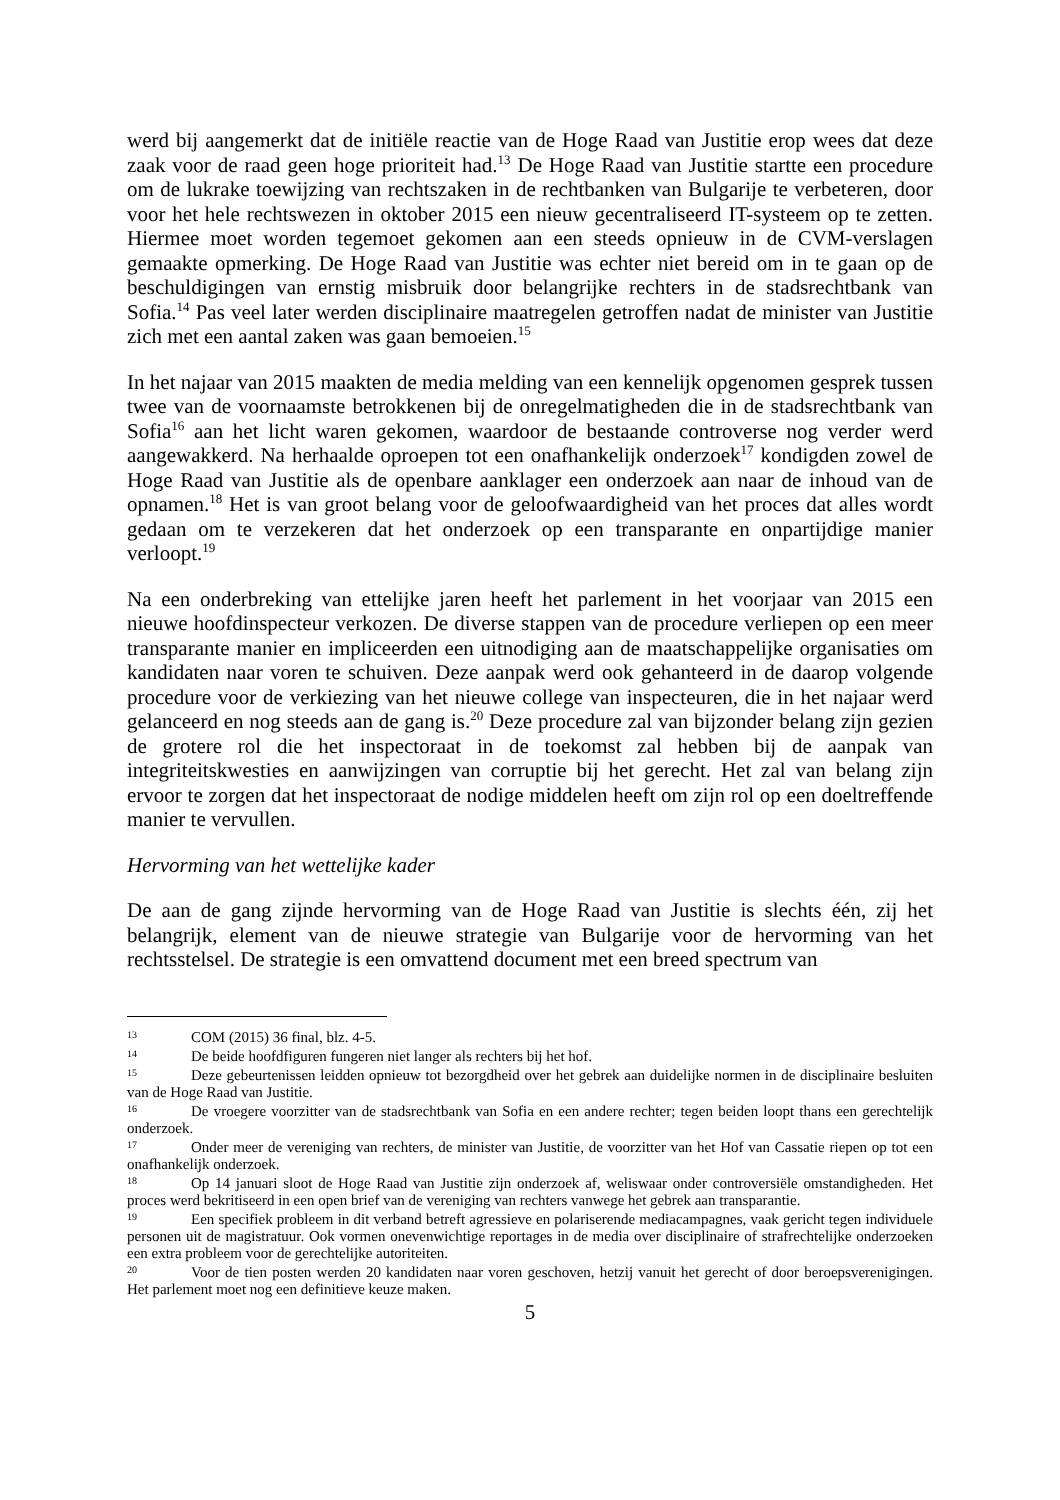werd bij aangemerkt dat de initiële reactie van de Hoge Raad van Justitie erop wees dat deze zaak voor de raad geen hoge prioriteit had.<sup>13</sup> De Hoge Raad van Justitie startte een procedure om de lukrake toewijzing van rechtszaken in de rechtbanken van Bulgarije te verbeteren, door voor het hele rechtswezen in oktober 2015 een nieuw gecentraliseerd IT-systeem op te zetten. Hiermee moet worden tegemoet gekomen aan een steeds opnieuw in de CVM-verslagen gemaakte opmerking. De Hoge Raad van Justitie was echter niet bereid om in te gaan op de beschuldigingen van ernstig misbruik door belangrijke rechters in de stadsrechtbank van Sofia.<sup>14</sup> Pas veel later werden disciplinaire maatregelen getroffen nadat de minister van Justitie zich met een aantal zaken was gaan bemoeien.<sup>15</sup>
In het najaar van 2015 maakten de media melding van een kennelijk opgenomen gesprek tussen twee van de voornaamste betrokkenen bij de onregelmatigheden die in de stadsrechtbank van Sofia<sup>16</sup> aan het licht waren gekomen, waardoor de bestaande controverse nog verder werd aangewakkerd. Na herhaalde oproepen tot een onafhankelijk onderzoek<sup>17</sup> kondigden zowel de Hoge Raad van Justitie als de openbare aanklager een onderzoek aan naar de inhoud van de opnamen.<sup>18</sup> Het is van groot belang voor de geloofwaardigheid van het proces dat alles wordt gedaan om te verzekeren dat het onderzoek op een transparante en onpartijdige manier verloopt.<sup>19</sup>
Na een onderbreking van ettelijke jaren heeft het parlement in het voorjaar van 2015 een nieuwe hoofdinspecteur verkozen. De diverse stappen van de procedure verliepen op een meer transparante manier en impliceerden een uitnodiging aan de maatschappelijke organisaties om kandidaten naar voren te schuiven. Deze aanpak werd ook gehanteerd in de daarop volgende procedure voor de verkiezing van het nieuwe college van inspecteuren, die in het najaar werd gelanceerd en nog steeds aan de gang is.<sup>20</sup> Deze procedure zal van bijzonder belang zijn gezien de grotere rol die het inspectoraat in de toekomst zal hebben bij de aanpak van integriteitskwesties en aanwijzingen van corruptie bij het gerecht. Het zal van belang zijn ervoor te zorgen dat het inspectoraat de nodige middelen heeft om zijn rol op een doeltreffende manier te vervullen.
Hervorming van het wettelijke kader
De aan de gang zijnde hervorming van de Hoge Raad van Justitie is slechts één, zij het belangrijk, element van de nieuwe strategie van Bulgarije voor de hervorming van het rechtsstelsel. De strategie is een omvattend document met een breed spectrum van
<sup>13</sup>COM (2015) 36 final, blz. 4-5.
<sup>14</sup> De beide hoofdfiguren fungeren niet langer als rechters bij het hof.
<sup>15</sup> Deze gebeurtenissen leidden opnieuw tot bezorgdheid over het gebrek aan duidelijke normen in de disciplinaire besluiten van de Hoge Raad van Justitie.
<sup>16</sup> De vroegere voorzitter van de stadsrechtbank van Sofia en een andere rechter; tegen beiden loopt thans een gerechtelijk onderzoek.
<sup>17</sup> Onder meer de vereniging van rechters, de minister van Justitie, de voorzitter van het Hof van Cassatie riepen op tot een onafhankelijk onderzoek.
<sup>18</sup> Op 14 januari sloot de Hoge Raad van Justitie zijn onderzoek af, weliswaar onder controversiële omstandigheden. Het proces werd bekritiseerd in een open brief van de vereniging van rechters vanwege het gebrek aan transparantie.
<sup>19</sup> Een specifiek probleem in dit verband betreft agressieve en polariserende mediacampagnes, vaak gericht tegen individuele personen uit de magistratuur. Ook vormen onevenwichtige reportages in de media over disciplinaire of strafrechtelijke onderzoeken een extra probleem voor de gerechtelijke autoriteiten.
<sup>20</sup> Voor de tien posten werden 20 kandidaten naar voren geschoven, hetzij vanuit het gerecht of door beroepsverenigingen. Het parlement moet nog een definitieve keuze maken.
5